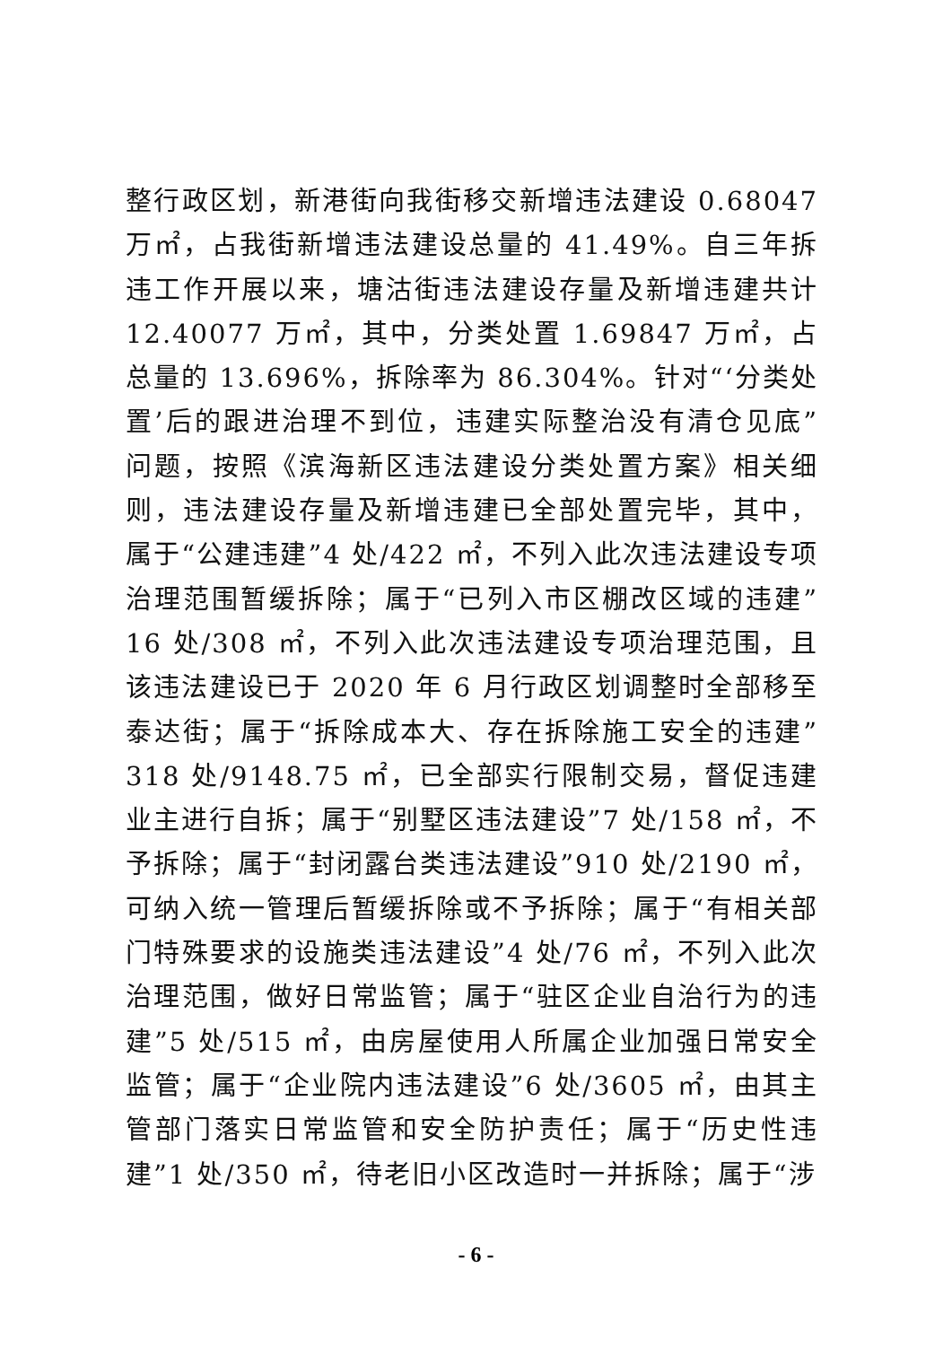整行政区划，新港街向我街移交新增违法建设 0.68047 万㎡，占我街新增违法建设总量的 41.49%。自三年拆违工作开展以来，塘沽街违法建设存量及新增违建共计 12.40077 万㎡，其中，分类处置 1.69847 万㎡，占总量的 13.696%，拆除率为 86.304%。针对“‘分类处置’后的跟进治理不到位，违建实际整治没有清仓见底”问题，按照《滨海新区违法建设分类处置方案》相关细则，违法建设存量及新增违建已全部处置完毕，其中，属于“公建违建”4 处/422 ㎡，不列入此次违法建设专项治理范围暂缓拆除；属于“已列入市区棚改区域的违建”16 处/308 ㎡，不列入此次违法建设专项治理范围，且该违法建设已于 2020 年 6 月行政区划调整时全部移至泰达街；属于“拆除成本大、存在拆除施工安全的违建”318 处/9148.75 ㎡，已全部实行限制交易，督促违建业主进行自拆；属于“别墅区违法建设”7 处/158 ㎡，不予拆除；属于“封闭露台类违法建设”910 处/2190 ㎡，可纳入统一管理后暂缓拆除或不予拆除；属于“有相关部门特殊要求的设施类违法建设”4 处/76 ㎡，不列入此次治理范围，做好日常监管；属于“驻区企业自治行为的违建”5 处/515 ㎡，由房屋使用人所属企业加强日常安全监管；属于“企业院内违法建设”6 处/3605 ㎡，由其主管部门落实日常监管和安全防护责任；属于“历史性违建”1 处/350 ㎡，待老旧小区改造时一并拆除；属于“涉
- 6 -